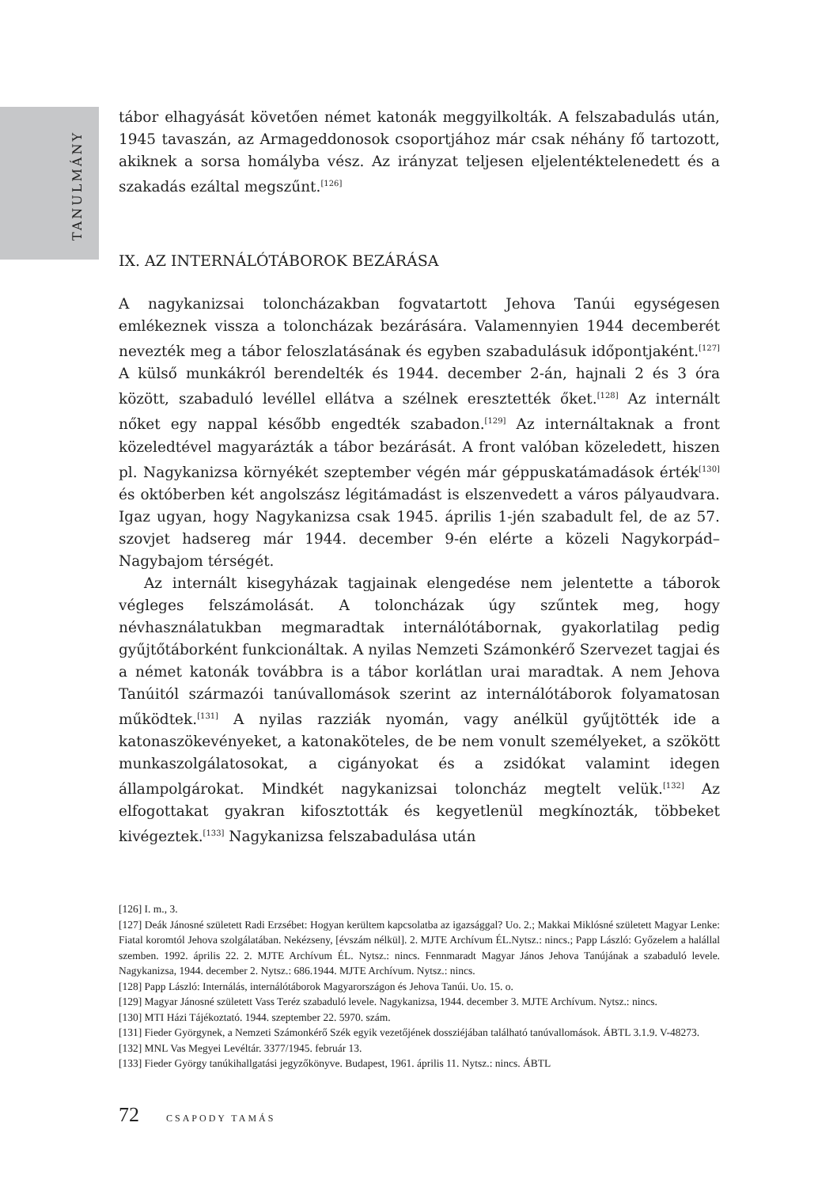TANULMÁNY
tábor elhagyását követően német katonák meggyilkolták. A felszabadulás után, 1945 tavaszán, az Armageddonosok csoportjához már csak néhány fő tartozott, akiknek a sorsa homályba vész. Az irányzat teljesen eljelentéktelenedett és a szakadás ezáltal megszűnt.<sup>[126]</sup>
IX. AZ INTERNÁLÓTÁBOROK BEZÁRÁSA
A nagykanizsai toloncházakban fogvatartott Jehova Tanúi egységesen emlékeznek vissza a toloncházak bezárására. Valamennyien 1944 decemberét nevezték meg a tábor feloszlatásának és egyben szabadulásuk időpontjaként.<sup>[127]</sup> A külső munkákról berendelték és 1944. december 2-án, hajnali 2 és 3 óra között, szabaduló levéllel ellátva a szélnek eresztették őket.<sup>[128]</sup> Az internált nőket egy nappal később engedték szabadon.<sup>[129]</sup> Az internáltaknak a front közeledtével magyarázták a tábor bezárását. A front valóban közeledett, hiszen pl. Nagykanizsa környékét szeptember végén már géppuskatámadások érték<sup>[130]</sup> és októberben két angolszász légitámadást is elszenvedett a város pályaudvara. Igaz ugyan, hogy Nagykanizsa csak 1945. április 1-jén szabadult fel, de az 57. szovjet hadsereg már 1944. december 9-én elérte a közeli Nagykorpád–Nagybajom térségét.
Az internált kisegyházak tagjainak elengedése nem jelentette a táborok végleges felszámolását. A toloncházak úgy szűntek meg, hogy névhasználatukban megmaradtak internálótábornak, gyakorlatilag pedig gyűjtőtáborként funkcionáltak. A nyilas Nemzeti Számonkérő Szervezet tagjai és a német katonák továbbra is a tábor korlátlan urai maradtak. A nem Jehova Tanúitól származói tanúvallomások szerint az internálótáborok folyamatosan működtek.<sup>[131]</sup> A nyilas razziák nyomán, vagy anélkül gyűjtötték ide a katonaszökevényeket, a katonaköteles, de be nem vonult személyeket, a szökött munkaszolgálatosokat, a cigányokat és a zsidókat valamint idegen állampolgárokat. Mindkét nagykanizsai toloncház megtelt velük.<sup>[132]</sup> Az elfogottakat gyakran kifosztották és kegyetlenül megkínozták, többeket kivégeztek.<sup>[133]</sup> Nagykanizsa felszabadulása után
[126] I. m., 3.
[127] Deák Jánosné született Radi Erzsébet: Hogyan kerültem kapcsolatba az igazsággal? Uo. 2.; Makkai Miklósné született Magyar Lenke: Fiatal koromtól Jehova szolgálatában. Nekézseny, [évszám nélkül]. 2. MJTE Archívum ÉL.Nytsz.: nincs.; Papp László: Győzelem a halállal szemben. 1992. április 22. 2. MJTE Archívum ÉL. Nytsz.: nincs. Fennmaradt Magyar János Jehova Tanújának a szabaduló levele. Nagykanizsa, 1944. december 2. Nytsz.: 686.1944. MJTE Archívum. Nytsz.: nincs.
[128] Papp László: Internálás, internálótáborok Magyarországon és Jehova Tanúi. Uo. 15. o.
[129] Magyar Jánosné született Vass Teréz szabaduló levele. Nagykanizsa, 1944. december 3. MJTE Archívum. Nytsz.: nincs.
[130] MTI Házi Tájékoztató. 1944. szeptember 22. 5970. szám.
[131] Fieder Györgynek, a Nemzeti Számonkérő Szék egyik vezetőjének dossziéjában található tanúvallomások. ÁBTL 3.1.9. V-48273.
[132] MNL Vas Megyei Levéltár. 3377/1945. február 13.
[133] Fieder György tanúkihallgatási jegyzőkönyve. Budapest, 1961. április 11. Nytsz.: nincs. ÁBTL
72 CSAPODY TAMÁS